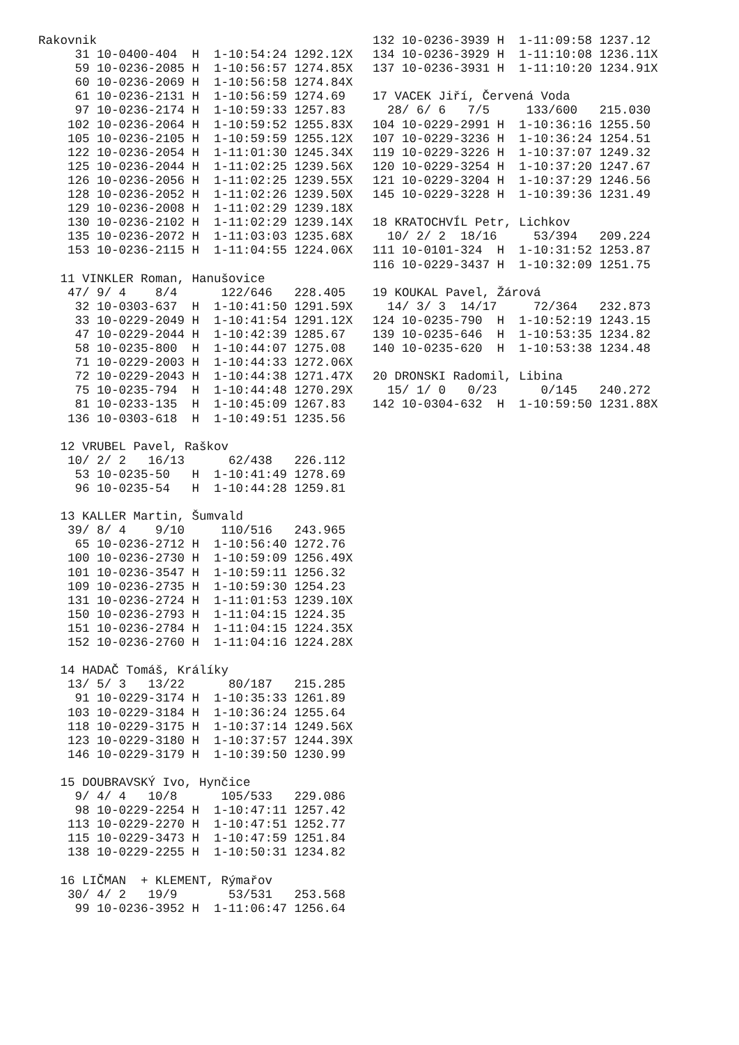Rakovnik
     31 10-0400-404  H  1-10:54:24 1292.12X
     59 10-0236-2085 H  1-10:56:57 1274.85X
     60 10-0236-2069 H  1-10:56:58 1274.84X
     61 10-0236-2131 H  1-10:56:59 1274.69
     97 10-0236-2174 H  1-10:59:33 1257.83
    102 10-0236-2064 H  1-10:59:52 1255.83X
    105 10-0236-2105 H  1-10:59:59 1255.12X
    122 10-0236-2054 H  1-11:01:30 1245.34X
    125 10-0236-2044 H  1-11:02:25 1239.56X
    126 10-0236-2056 H  1-11:02:25 1239.55X
    128 10-0236-2052 H  1-11:02:26 1239.50X
    129 10-0236-2008 H  1-11:02:29 1239.18X
    130 10-0236-2102 H  1-11:02:29 1239.14X
    135 10-0236-2072 H  1-11:03:03 1235.68X
    153 10-0236-2115 H  1-11:04:55 1224.06X

   11 VINKLER Roman, Hanušovice
    47/ 9/ 4    8/4      122/646   228.405
     32 10-0303-637  H  1-10:41:50 1291.59X
     33 10-0229-2049 H  1-10:41:54 1291.12X
     47 10-0229-2044 H  1-10:42:39 1285.67
     58 10-0235-800  H  1-10:44:07 1275.08
     71 10-0229-2003 H  1-10:44:33 1272.06X
     72 10-0229-2043 H  1-10:44:38 1271.47X
     75 10-0235-794  H  1-10:44:48 1270.29X
     81 10-0233-135  H  1-10:45:09 1267.83
    136 10-0303-618  H  1-10:49:51 1235.56

   12 VRUBEL Pavel, Raškov
    10/ 2/ 2   16/13      62/438   226.112
     53 10-0235-50   H  1-10:41:49 1278.69
     96 10-0235-54   H  1-10:44:28 1259.81

   13 KALLER Martin, Šumvald
    39/ 8/ 4    9/10     110/516   243.965
     65 10-0236-2712 H  1-10:56:40 1272.76
    100 10-0236-2730 H  1-10:59:09 1256.49X
    101 10-0236-3547 H  1-10:59:11 1256.32
    109 10-0236-2735 H  1-10:59:30 1254.23
    131 10-0236-2724 H  1-11:01:53 1239.10X
    150 10-0236-2793 H  1-11:04:15 1224.35
    151 10-0236-2784 H  1-11:04:15 1224.35X
    152 10-0236-2760 H  1-11:04:16 1224.28X

   14 HADAČ Tomáš, Králíky
    13/ 5/ 3   13/22      80/187   215.285
     91 10-0229-3174 H  1-10:35:33 1261.89
    103 10-0229-3184 H  1-10:36:24 1255.64
    118 10-0229-3175 H  1-10:37:14 1249.56X
    123 10-0229-3180 H  1-10:37:57 1244.39X
    146 10-0229-3179 H  1-10:39:50 1230.99

   15 DOUBRAVSKÝ Ivo, Hynčice
     9/ 4/ 4   10/8      105/533   229.086
     98 10-0229-2254 H  1-10:47:11 1257.42
    113 10-0229-2270 H  1-10:47:51 1252.77
    115 10-0229-3473 H  1-10:47:59 1251.84
    138 10-0229-2255 H  1-10:50:31 1234.82

   16 LIČMAN  + KLEMENT, Rýmařov
    30/ 4/ 2   19/9       53/531   253.568
     99 10-0236-3952 H  1-11:06:47 1256.64
132 10-0236-3939 H  1-11:09:58 1237.12
134 10-0236-3929 H  1-11:10:08 1236.11X
137 10-0236-3931 H  1-11:10:20 1234.91X

17 VACEK Jiří, Červená Voda
  28/ 6/ 6   7/5     133/600   215.030
104 10-0229-2991 H  1-10:36:16 1255.50
107 10-0229-3236 H  1-10:36:24 1254.51
119 10-0229-3226 H  1-10:37:07 1249.32
120 10-0229-3254 H  1-10:37:20 1247.67
121 10-0229-3204 H  1-10:37:29 1246.56
145 10-0229-3228 H  1-10:39:36 1231.49

18 KRATOCHVÍL Petr, Lichkov
  10/ 2/ 2  18/16     53/394   209.224
111 10-0101-324  H  1-10:31:52 1253.87
116 10-0229-3437 H  1-10:32:09 1251.75

19 KOUKAL Pavel, Žárová
  14/ 3/ 3  14/17     72/364   232.873
124 10-0235-790  H  1-10:52:19 1243.15
139 10-0235-646  H  1-10:53:35 1234.82
140 10-0235-620  H  1-10:53:38 1234.48

20 DRONSKI Radomil, Libina
  15/ 1/ 0   0/23      0/145   240.272
142 10-0304-632  H  1-10:59:50 1231.88X